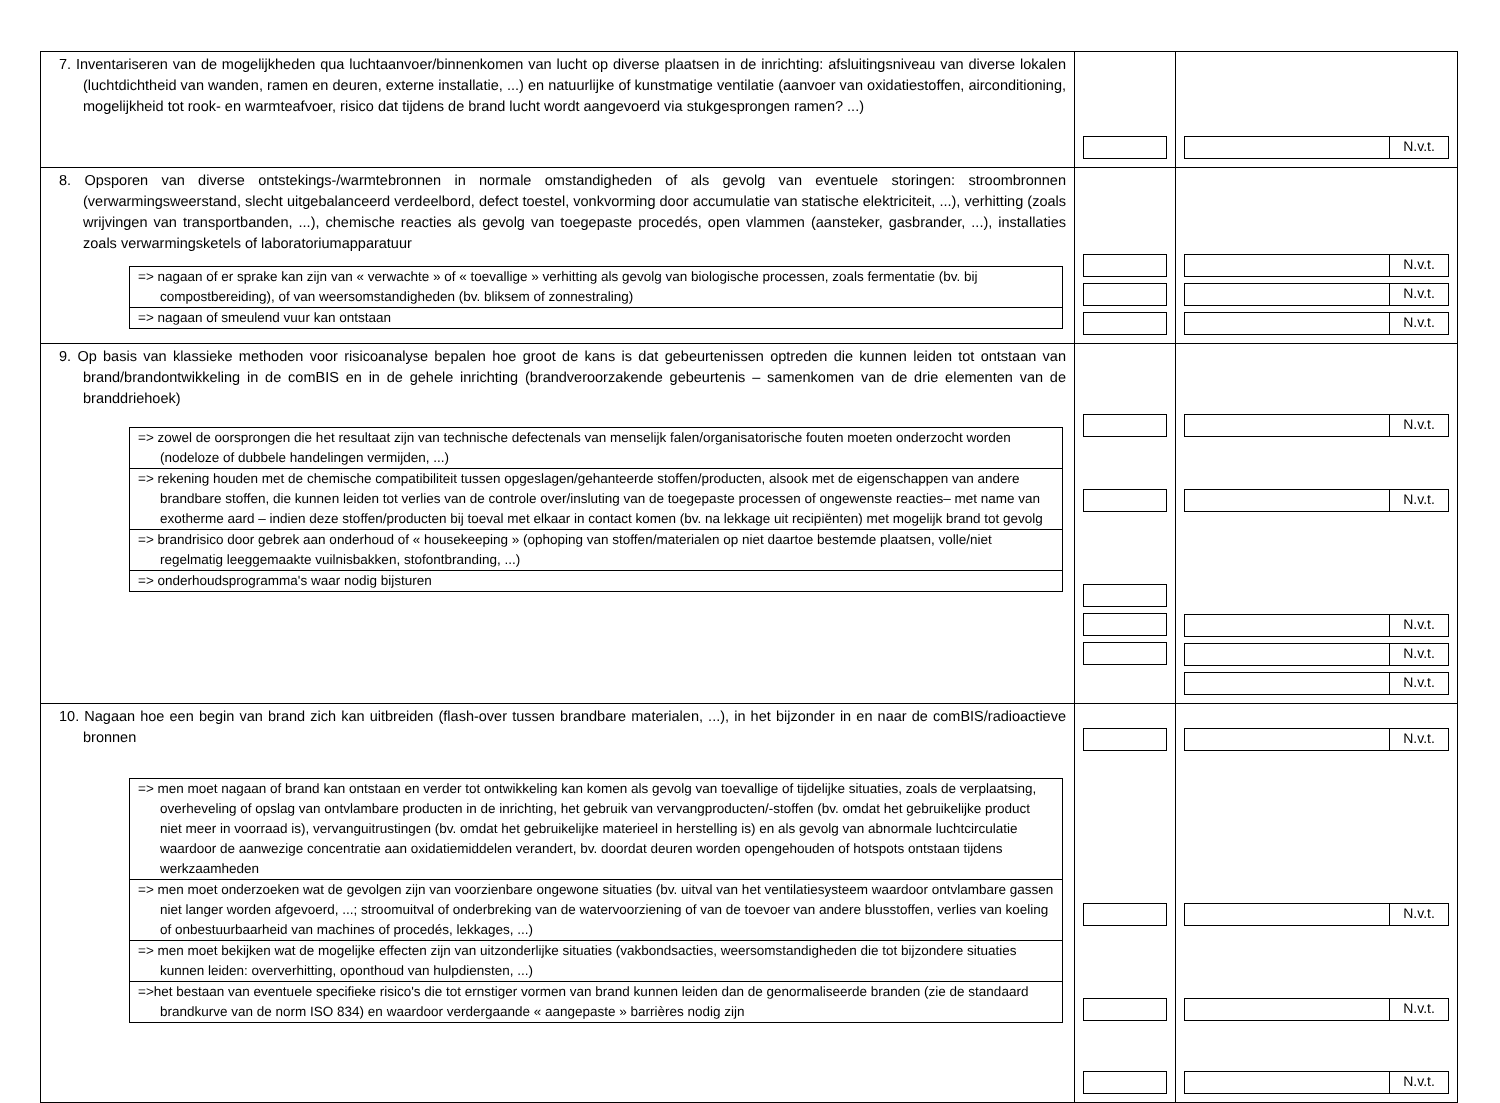| 7. Inventariseren van de mogelijkheden qua luchtaanvoer/binnenkomen van lucht op diverse plaatsen in de inrichting: afsluitingsniveau van diverse lokalen (luchtdichtheid van wanden, ramen en deuren, externe installatie, ...) en natuurlijke of kunstmatige ventilatie (aanvoer van oxidatiestoffen, airconditioning, mogelijkheid tot rook- en warmteafvoer, risico dat tijdens de brand lucht wordt aangevoerd via stukgesprongen ramen? ...) | | N.v.t. |
| 8. Opsporen van diverse ontstekings-/warmtebronnen in normale omstandigheden of als gevolg van eventuele storingen: stroombronnen (verwarmingsweerstand, slecht uitgebalanceerd verdeelbord, defect toestel, vonkvorming door accumulatie van statische elektriciteit, ...), verhitting (zoals wrijvingen van transportbanden, ...), chemische reacties als gevolg van toegepaste procedés, open vlammen (aansteker, gasbrander, ...), installaties zoals verwarmingsketels of laboratoriumapparatuur / => nagaan of er sprake kan zijn van « verwachte » of « toevallige » verhitting als gevolg van biologische processen, zoals fermentatie (bv. bij compostbereiding), of van weersomstandigheden (bv. bliksem of zonnestraling) / / => nagaan of smeulend vuur kan ontstaan / | | N.v.t. N.v.t. N.v.t. |
| 9. Op basis van klassieke methoden voor risicoanalyse bepalen hoe groot de kans is dat gebeurtenissen optreden die kunnen leiden tot ontstaan van brand/brandontwikkeling in de comBIS en in de gehele inrichting (brandveroorzakende gebeurtenis – samenkomen van de drie elementen van de branddriehoek) / => zowel de oorsprongen die het resultaat zijn van technische defectenals van menselijk falen/organisatorische fouten moeten onderzocht worden (nodeloze of dubbele handelingen vermijden, ...) / / => rekening houden met de chemische compatibiliteit tussen opgeslagen/gehanteerde stoffen/producten, alsook met de eigenschappen van andere brandbare stoffen, die kunnen leiden tot verlies van de controle over/insluting van de toegepaste processen of ongewenste reacties– met name van exotherme aard – indien deze stoffen/producten bij toeval met elkaar in contact komen (bv. na lekkage uit recipiënten) met mogelijk brand tot gevolg / / => brandrisico door gebrek aan onderhoud of « housekeeping » (ophoping van stoffen/materialen op niet daartoe bestemde plaatsen, volle/niet regelmatig leeggemaakte vuilnisbakken, stofontbranding, ...) / / => onderhoudsprogramma's waar nodig bijsturen / | | N.v.t. N.v.t. N.v.t. N.v.t. N.v.t. |
| 10. Nagaan hoe een begin van brand zich kan uitbreiden (flash-over tussen brandbare materialen, ...), in het bijzonder in en naar de comBIS/radioactieve bronnen / => men moet nagaan of brand kan ontstaan en verder tot ontwikkeling kan komen als gevolg van toevallige of tijdelijke situaties, zoals de verplaatsing, overheveling of opslag van ontvlambare producten in de inrichting, het gebruik van vervangproducten/-stoffen (bv. omdat het gebruikelijke product niet meer in voorraad is), vervanguitrustingen (bv. omdat het gebruikelijke materieel in herstelling is) en als gevolg van abnormale luchtcirculatie waardoor de aanwezige concentratie aan oxidatiemiddelen verandert, bv. doordat deuren worden opengehouden of hotspots ontstaan tijdens werkzaamheden / / => men moet onderzoeken wat de gevolgen zijn van voorzienbare ongewone situaties (bv. uitval van het ventilatiesysteem waardoor ontvlambare gassen niet langer worden afgevoerd, ...; stroomuitval of onderbreking van de watervoorziening of van de toevoer van andere blusstoffen, verlies van koeling of onbestuurbaarheid van machines of procedés, lekkages, ...) / / => men moet bekijken wat de mogelijke effecten zijn van uitzonderlijke situaties (vakbondsacties, weersomstandigheden die tot bijzondere situaties kunnen leiden: oververhitting, oponthoud van hulpdiensten, ...) / / =>het bestaan van eventuele specifieke risico's die tot ernstiger vormen van brand kunnen leiden dan de genormaliseerde branden (zie de standaard brandkurve van de norm ISO 834) en waardoor verdergaande « aangepaste » barrières nodig zijn / | | N.v.t. N.v.t. N.v.t. N.v.t. |